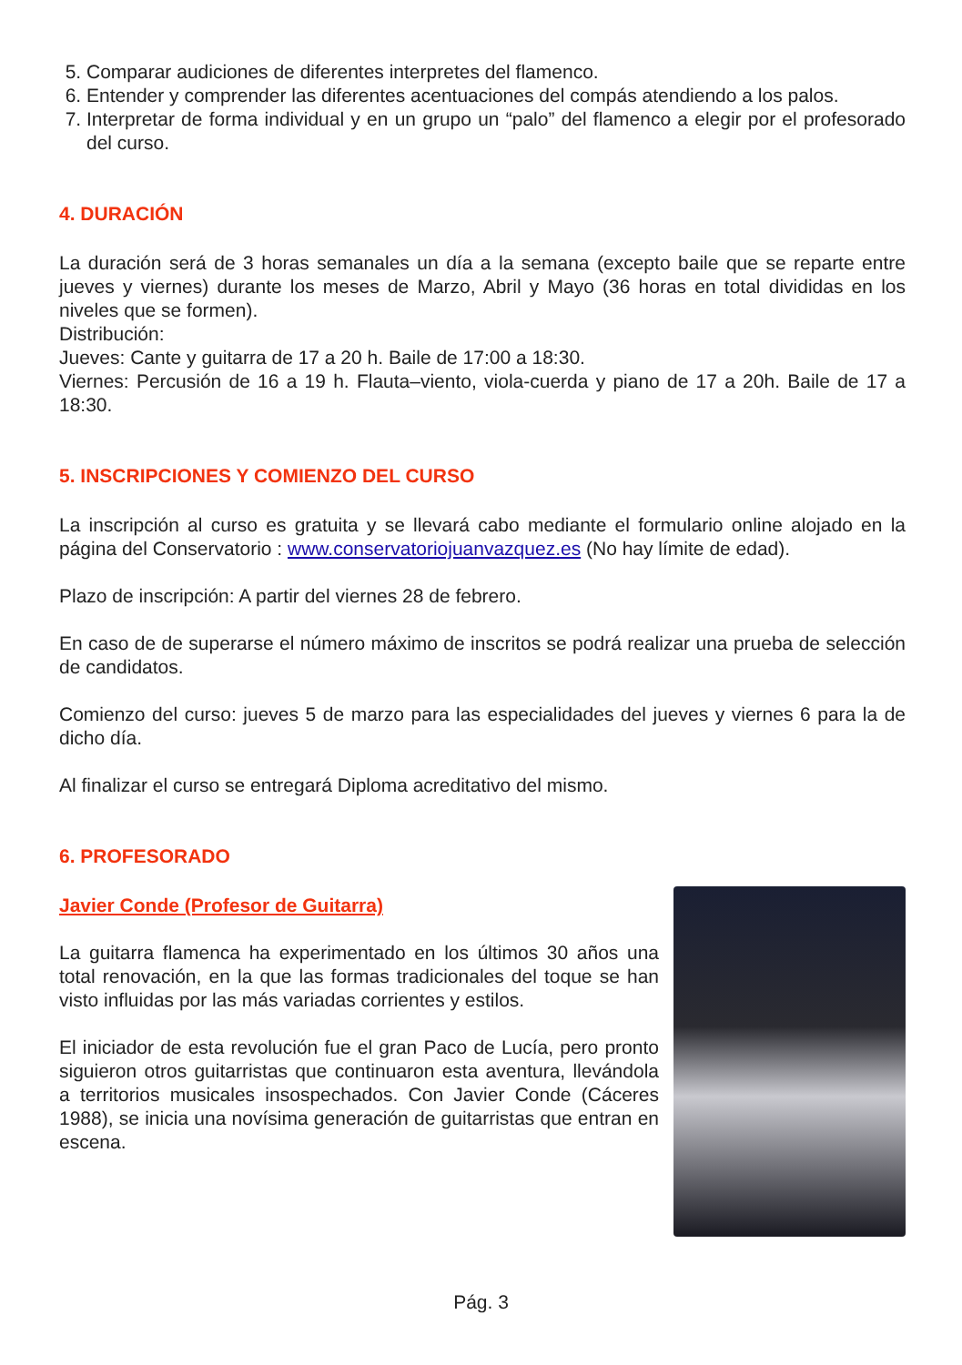5. Comparar audiciones de diferentes interpretes del flamenco.
6. Entender y comprender las diferentes acentuaciones del compás atendiendo a los palos.
7. Interpretar de forma individual y en un grupo un “palo” del flamenco a elegir por el profesorado del curso.
4. DURACIÓN
La duración será de 3 horas semanales un día a la semana (excepto baile que se reparte entre jueves y viernes) durante los meses de Marzo, Abril y Mayo (36 horas en total divididas en los niveles que se formen).
Distribución:
Jueves: Cante y guitarra de 17 a 20 h. Baile de 17:00 a 18:30.
Viernes: Percusión de 16 a 19 h. Flauta–viento, viola-cuerda y piano de 17 a 20h. Baile de 17 a 18:30.
5. INSCRIPCIONES Y COMIENZO DEL CURSO
La inscripción al curso es gratuita y se llevará cabo mediante el formulario online alojado en la página del Conservatorio : www.conservatoriojuanvazquez.es (No hay límite de edad).
Plazo de inscripción: A partir del viernes 28 de febrero.
En caso de de superarse el número máximo de inscritos se podrá realizar una prueba de selección de candidatos.
Comienzo del curso: jueves 5 de marzo para las especialidades del jueves y viernes 6 para la de dicho día.
Al finalizar el curso se entregará Diploma acreditativo del mismo.
6. PROFESORADO
Javier Conde (Profesor de Guitarra)
La guitarra flamenca ha experimentado en los últimos 30 años una total renovación, en la que las formas tradicionales del toque se han visto influidas por las más variadas corrientes y estilos.
El iniciador de esta revolución fue el gran Paco de Lucía, pero pronto siguieron otros guitarristas que continuaron esta aventura, llevándola a territorios musicales insospechados. Con Javier Conde (Cáceres 1988), se inicia una novísima generación de guitarristas que entran en escena.
Pág. 3